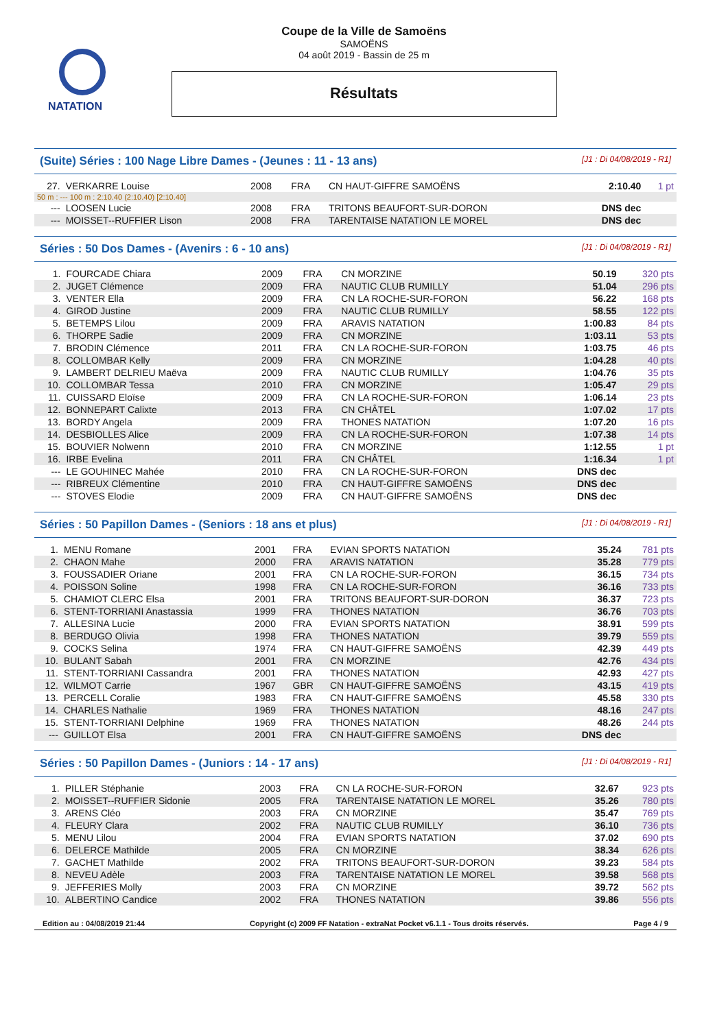NATATION
Coupe de la Ville de Samoëns
SAMOËNS
04 août 2019 - Bassin de 25 m
Résultats
(Suite) Séries : 100 Nage Libre Dames - (Jeunes : 11 - 13 ans) [J1 : Di 04/08/2019 - R1]
| 27. | VERKARRE Louise | 2008 | FRA | CN HAUT-GIFFRE SAMOËNS | 2:10.40 | 1 pt |
| 50 m : --- 100 m : 2:10.40 (2:10.40) [2:10.40] | | | | | | |
| --- | LOOSEN Lucie | 2008 | FRA | TRITONS BEAUFORT-SUR-DORON | DNS dec | |
| --- | MOISSET--RUFFIER Lison | 2008 | FRA | TARENTAISE NATATION LE MOREL | DNS dec | |
Séries : 50 Dos Dames - (Avenirs : 6 - 10 ans) [J1 : Di 04/08/2019 - R1]
| 1. | FOURCADE Chiara | 2009 | FRA | CN MORZINE | 50.19 | 320 pts |
| 2. | JUGET Clémence | 2009 | FRA | NAUTIC CLUB RUMILLY | 51.04 | 296 pts |
| 3. | VENTER Ella | 2009 | FRA | CN LA ROCHE-SUR-FORON | 56.22 | 168 pts |
| 4. | GIROD Justine | 2009 | FRA | NAUTIC CLUB RUMILLY | 58.55 | 122 pts |
| 5. | BETEMPS Lilou | 2009 | FRA | ARAVIS NATATION | 1:00.83 | 84 pts |
| 6. | THORPE Sadie | 2009 | FRA | CN MORZINE | 1:03.11 | 53 pts |
| 7. | BRODIN Clémence | 2011 | FRA | CN LA ROCHE-SUR-FORON | 1:03.75 | 46 pts |
| 8. | COLLOMBAR Kelly | 2009 | FRA | CN MORZINE | 1:04.28 | 40 pts |
| 9. | LAMBERT DELRIEU Maëva | 2009 | FRA | NAUTIC CLUB RUMILLY | 1:04.76 | 35 pts |
| 10. | COLLOMBAR Tessa | 2010 | FRA | CN MORZINE | 1:05.47 | 29 pts |
| 11. | CUISSARD Eloïse | 2009 | FRA | CN LA ROCHE-SUR-FORON | 1:06.14 | 23 pts |
| 12. | BONNEPART Calixte | 2013 | FRA | CN CHÂTEL | 1:07.02 | 17 pts |
| 13. | BORDY Angela | 2009 | FRA | THONES NATATION | 1:07.20 | 16 pts |
| 14. | DESBIOLLES Alice | 2009 | FRA | CN LA ROCHE-SUR-FORON | 1:07.38 | 14 pts |
| 15. | BOUVIER Nolwenn | 2010 | FRA | CN MORZINE | 1:12.55 | 1 pt |
| 16. | IRBE Evelina | 2011 | FRA | CN CHÂTEL | 1:16.34 | 1 pt |
| --- | LE GOUHINEC Mahée | 2010 | FRA | CN LA ROCHE-SUR-FORON | DNS dec | |
| --- | RIBREUX Clémentine | 2010 | FRA | CN HAUT-GIFFRE SAMOËNS | DNS dec | |
| --- | STOVES Elodie | 2009 | FRA | CN HAUT-GIFFRE SAMOËNS | DNS dec | |
Séries : 50 Papillon Dames - (Seniors : 18 ans et plus) [J1 : Di 04/08/2019 - R1]
| 1. | MENU Romane | 2001 | FRA | EVIAN SPORTS NATATION | 35.24 | 781 pts |
| 2. | CHAON Mahe | 2000 | FRA | ARAVIS NATATION | 35.28 | 779 pts |
| 3. | FOUSSADIER Oriane | 2001 | FRA | CN LA ROCHE-SUR-FORON | 36.15 | 734 pts |
| 4. | POISSON Soline | 1998 | FRA | CN LA ROCHE-SUR-FORON | 36.16 | 733 pts |
| 5. | CHAMIOT CLERC Elsa | 2001 | FRA | TRITONS BEAUFORT-SUR-DORON | 36.37 | 723 pts |
| 6. | STENT-TORRIANI Anastassia | 1999 | FRA | THONES NATATION | 36.76 | 703 pts |
| 7. | ALLESINA Lucie | 2000 | FRA | EVIAN SPORTS NATATION | 38.91 | 599 pts |
| 8. | BERDUGO Olivia | 1998 | FRA | THONES NATATION | 39.79 | 559 pts |
| 9. | COCKS Selina | 1974 | FRA | CN HAUT-GIFFRE SAMOËNS | 42.39 | 449 pts |
| 10. | BULANT Sabah | 2001 | FRA | CN MORZINE | 42.76 | 434 pts |
| 11. | STENT-TORRIANI Cassandra | 2001 | FRA | THONES NATATION | 42.93 | 427 pts |
| 12. | WILMOT Carrie | 1967 | GBR | CN HAUT-GIFFRE SAMOËNS | 43.15 | 419 pts |
| 13. | PERCELL Coralie | 1983 | FRA | CN HAUT-GIFFRE SAMOËNS | 45.58 | 330 pts |
| 14. | CHARLES Nathalie | 1969 | FRA | THONES NATATION | 48.16 | 247 pts |
| 15. | STENT-TORRIANI Delphine | 1969 | FRA | THONES NATATION | 48.26 | 244 pts |
| --- | GUILLOT Elsa | 2001 | FRA | CN HAUT-GIFFRE SAMOËNS | DNS dec | |
Séries : 50 Papillon Dames - (Juniors : 14 - 17 ans) [J1 : Di 04/08/2019 - R1]
| 1. | PILLER Stéphanie | 2003 | FRA | CN LA ROCHE-SUR-FORON | 32.67 | 923 pts |
| 2. | MOISSET--RUFFIER Sidonie | 2005 | FRA | TARENTAISE NATATION LE MOREL | 35.26 | 780 pts |
| 3. | ARENS Cléo | 2003 | FRA | CN MORZINE | 35.47 | 769 pts |
| 4. | FLEURY Clara | 2002 | FRA | NAUTIC CLUB RUMILLY | 36.10 | 736 pts |
| 5. | MENU Lilou | 2004 | FRA | EVIAN SPORTS NATATION | 37.02 | 690 pts |
| 6. | DELERCE Mathilde | 2005 | FRA | CN MORZINE | 38.34 | 626 pts |
| 7. | GACHET Mathilde | 2002 | FRA | TRITONS BEAUFORT-SUR-DORON | 39.23 | 584 pts |
| 8. | NEVEU Adèle | 2003 | FRA | TARENTAISE NATATION LE MOREL | 39.58 | 568 pts |
| 9. | JEFFERIES Molly | 2003 | FRA | CN MORZINE | 39.72 | 562 pts |
| 10. | ALBERTINO Candice | 2002 | FRA | THONES NATATION | 39.86 | 556 pts |
Edition au : 04/08/2019 21:44 Copyright (c) 2009 FF Natation - extraNat Pocket v6.1.1 - Tous droits réservés. Page 4 / 9